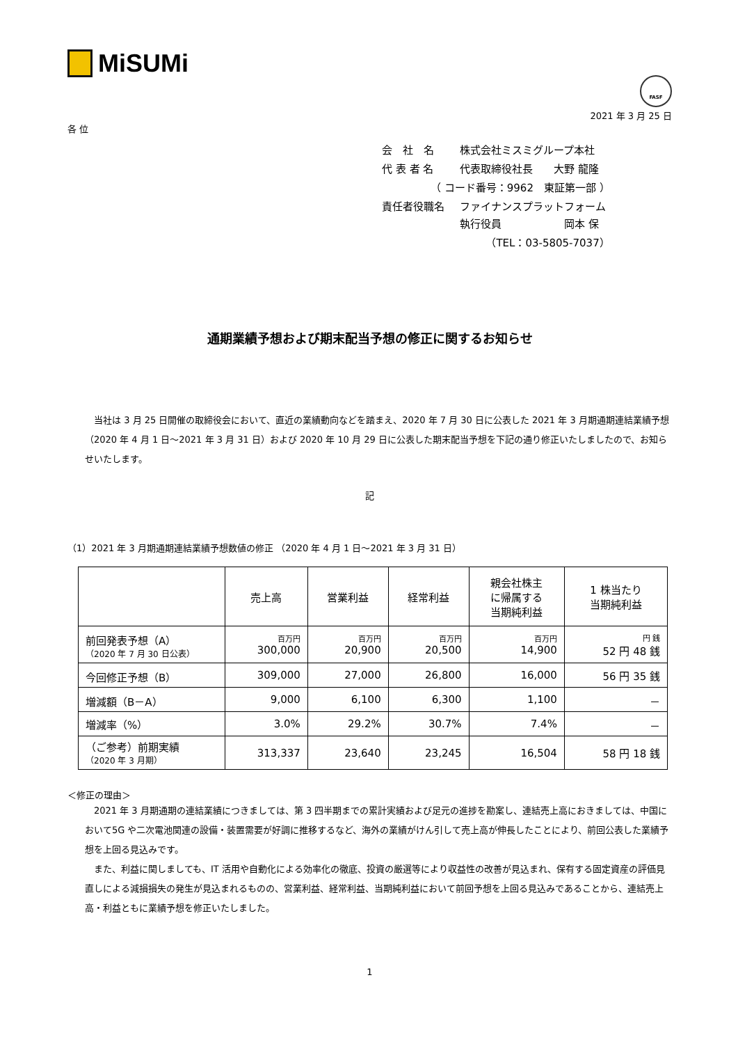MiSUMi
FASF
2021 年 3 月 25 日
各 位
| 会 社 名 | 株式会社ミスミグループ本社 |
| 代 表 者 名 | 代表取締役社長 大野 龍隆 |
| （ コード番号：9962 東証第一部 ） | |
| 責任者役職名 | ファイナンスプラットフォーム 執行役員 岡本 保 |
| （TEL：03-5805-7037） | |
通期業績予想および期末配当予想の修正に関するお知らせ
当社は 3 月 25 日開催の取締役会において、直近の業績動向などを踏まえ、2020 年 7 月 30 日に公表した 2021 年 3 月期通期連結業績予想（2020 年 4 月 1 日～2021 年 3 月 31 日）および 2020 年 10 月 29 日に公表した期末配当予想を下記の通り修正いたしましたので、お知らせいたします。
記
（1）2021 年 3 月期通期連結業績予想数値の修正 （2020 年 4 月 1 日～2021 年 3 月 31 日）
| | 売上高 | 営業利益 | 経常利益 | 親会社株主 に帰属する 当期純利益 | 1 株当たり 当期純利益 |
| --- | --- | --- | --- | --- | --- |
| 前回発表予想（A） （2020 年 7 月 30 日公表） | 百万円 300,000 | 百万円 20,900 | 百万円 20,500 | 百万円 14,900 | 円 銭 52 円 48 銭 |
| 今回修正予想（B） | 309,000 | 27,000 | 26,800 | 16,000 | 56 円 35 銭 |
| 増減額（B－A） | 9,000 | 6,100 | 6,300 | 1,100 | － |
| 増減率（%） | 3.0% | 29.2% | 30.7% | 7.4% | － |
| （ご参考）前期実績 （2020 年 3 月期） | 313,337 | 23,640 | 23,245 | 16,504 | 58 円 18 銭 |
＜修正の理由＞
2021 年 3 月期通期の連結業績につきましては、第 3 四半期までの累計実績および足元の進捗を勘案し、連結売上高におきましては、中国において5G や二次電池関連の設備・装置需要が好調に推移するなど、海外の業績がけん引して売上高が伸長したことにより、前回公表した業績予想を上回る見込みです。
また、利益に関しましても、IT 活用や自動化による効率化の徹底、投資の厳選等により収益性の改善が見込まれ、保有する固定資産の評価見直しによる減損損失の発生が見込まれるものの、営業利益、経常利益、当期純利益において前回予想を上回る見込みであることから、連結売上高・利益ともに業績予想を修正いたしました。
1